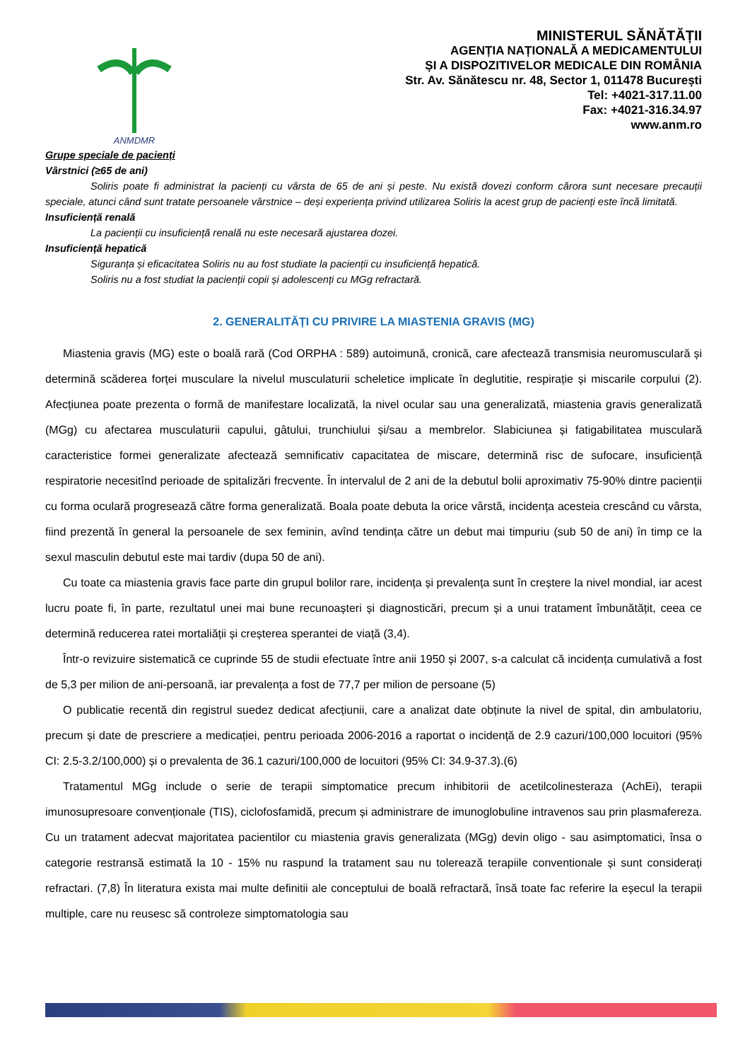ANMDMR
MINISTERUL SĂNĂTĂȚII
AGENȚIA NAȚIONALĂ A MEDICAMENTULUI
ȘI A DISPOZITIVELOR MEDICALE DIN ROMÂNIA
Str. Av. Sănătescu nr. 48, Sector 1, 011478 București
Tel: +4021-317.11.00
Fax: +4021-316.34.97
www.anm.ro
Grupe speciale de pacienți
Vârstnici (≥65 de ani)
Soliris poate fi administrat la pacienți cu vârsta de 65 de ani și peste. Nu există dovezi conform cărora sunt necesare precauții speciale, atunci când sunt tratate persoanele vârstnice – deși experiența privind utilizarea Soliris la acest grup de pacienți este încă limitată.
Insuficiență renală
La pacienții cu insuficiență renală nu este necesară ajustarea dozei.
Insuficiență hepatică
Siguranța și eficacitatea Soliris nu au fost studiate la pacienții cu insuficiență hepatică.
Soliris nu a fost studiat la pacienții copii și adolescenți cu MGg refractară.
2. GENERALITĂȚI CU PRIVIRE LA MIASTENIA GRAVIS (MG)
Miastenia gravis (MG) este o boală rară (Cod ORPHA : 589) autoimună, cronică, care afectează transmisia neuromusculară și determină scăderea forței musculare la nivelul musculaturii scheletice implicate în deglutitie, respirație și miscarile corpului (2). Afecțiunea poate prezenta o formă de manifestare localizată, la nivel ocular sau una generalizată, miastenia gravis generalizată (MGg) cu afectarea musculaturii capului, gâtului, trunchiului și/sau a membrelor. Slabiciunea și fatigabilitatea musculară caracteristice formei generalizate afectează semnificativ capacitatea de miscare, determină risc de sufocare, insuficiență respiratorie necesitînd perioade de spitalizări frecvente. În intervalul de 2 ani de la debutul bolii aproximativ 75-90% dintre pacienții cu forma oculară progresează către forma generalizată. Boala poate debuta la orice vârstă, incidența acesteia crescând cu vârsta, fiind prezentă în general la persoanele de sex feminin, avînd tendința către un debut mai timpuriu (sub 50 de ani) în timp ce la sexul masculin debutul este mai tardiv (dupa 50 de ani).
Cu toate ca miastenia gravis face parte din grupul bolilor rare, incidența și prevalența sunt în creștere la nivel mondial, iar acest lucru poate fi, în parte, rezultatul unei mai bune recunoașteri și diagnosticări, precum și a unui tratament îmbunătățit, ceea ce determină reducerea ratei mortaliății și creșterea sperantei de viață (3,4).
Într-o revizuire sistematică ce cuprinde 55 de studii efectuate între anii 1950 și 2007, s-a calculat că incidența cumulativă a fost de 5,3 per milion de ani-persoană, iar prevalența a fost de 77,7 per milion de persoane (5)
O publicatie recentă din registrul suedez dedicat afecțiunii, care a analizat date obținute la nivel de spital, din ambulatoriu, precum și date de prescriere a medicației, pentru perioada 2006-2016 a raportat o incidență de 2.9 cazuri/100,000 locuitori (95% CI: 2.5-3.2/100,000) și o prevalenta de 36.1 cazuri/100,000 de locuitori (95% CI: 34.9-37.3).(6)
Tratamentul MGg include o serie de terapii simptomatice precum inhibitorii de acetilcolinesteraza (AchEi), terapii imunosupresoare convenționale (TIS), ciclofosfamidă, precum și administrare de imunoglobuline intravenos sau prin plasmafereza. Cu un tratament adecvat majoritatea pacientilor cu miastenia gravis generalizata (MGg) devin oligo - sau asimptomatici, însa o categorie restransă estimată la 10 - 15% nu raspund la tratament sau nu tolerează terapiile conventionale și sunt considerați refractari. (7,8) În literatura exista mai multe definitii ale conceptului de boală refractară, însă toate fac referire la eșecul la terapii multiple, care nu reusesc să controleze simptomatologia sau